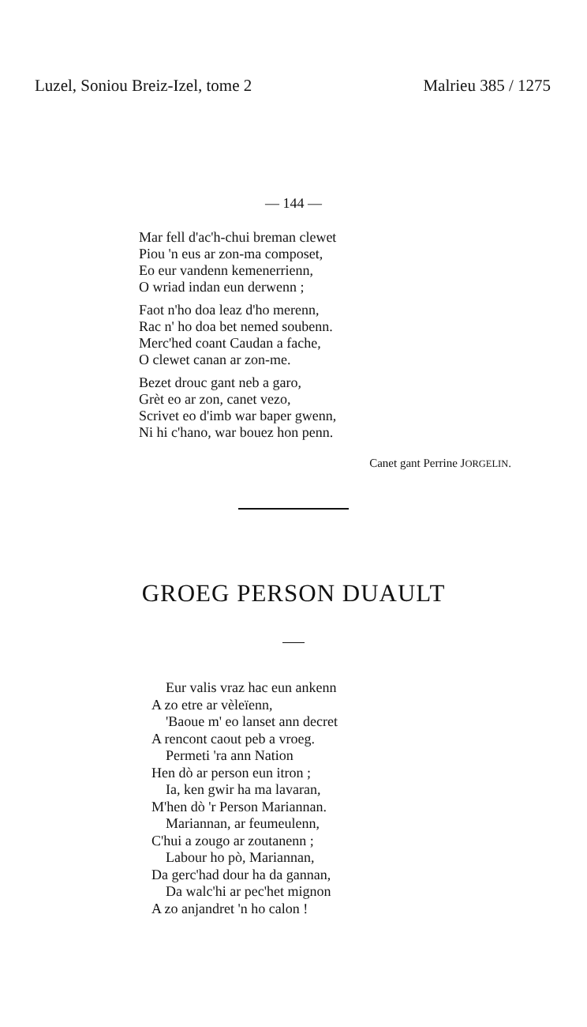Luzel, Soniou Breiz-Izel, tome 2 Malrieu 385 / 1275
— 144 —
Mar fell d'ac'h-chui breman clewet
Piou 'n eus ar zon-ma composet,
Eo eur vandenn kemenerrienn,
O wriad indan eun derwenn ;
Faot n'ho doa leaz d'ho merenn,
Rac n' ho doa bet nemed soubenn.
Merc'hed coant Caudan a fache,
O clewet canan ar zon-me.
Bezet drouc gant neb a garo,
Grèt eo ar zon, canet vezo,
Scrivet eo d'imb war baper gwenn,
Ni hi c'hano, war bouez hon penn.
Canet gant Perrine JORGELIN.
GROEG PERSON DUAULT
Eur valis vraz hac eun ankenn
A zo etre ar vèleïenn,
'Baoue m' eo lanset ann decret
A rencont caout peb a vroeg.
Permeti 'ra ann Nation
Hen dò ar person eun itron ;
Ia, ken gwir ha ma lavaran,
M'hen dò 'r Person Mariannan.
Mariannan, ar feumeulenn,
C'hui a zougo ar zoutanenn ;
Labour ho pò, Mariannan,
Da gerc'had dour ha da gannan,
Da walc'hi ar pec'het mignon
A zo anjandret 'n ho calon !